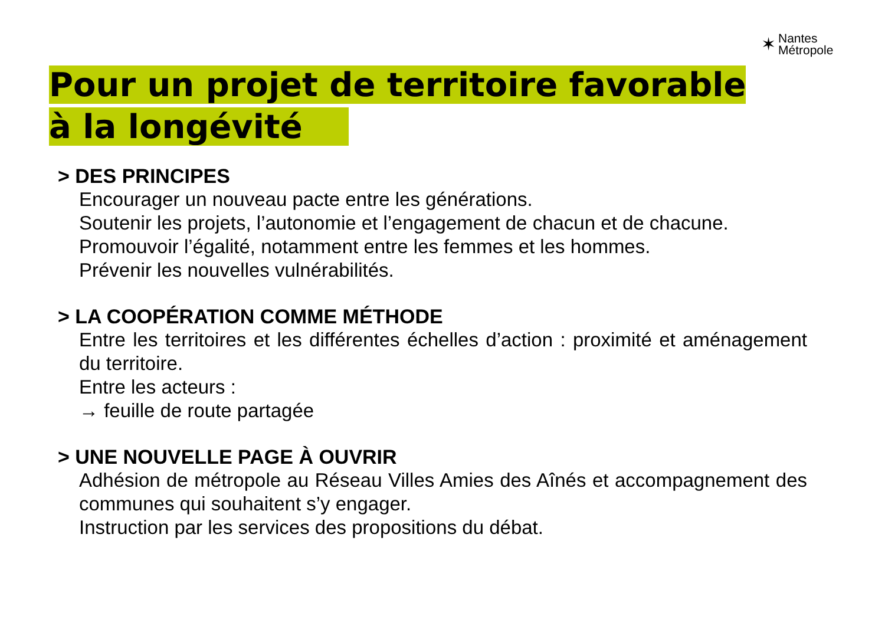✶
Nantes
Métropole
Pour un projet de territoire favorable à la longévité
> DES PRINCIPES
Encourager un nouveau pacte entre les générations.
Soutenir les projets, l’autonomie et l’engagement de chacun et de chacune.
Promouvoir l’égalité, notamment entre les femmes et les hommes.
Prévenir les nouvelles vulnérabilités.
> LA COOPÉRATION COMME MÉTHODE
Entre les territoires et les différentes échelles d’action : proximité et aménagement du territoire.
Entre les acteurs :
→ feuille de route partagée
> UNE NOUVELLE PAGE À OUVRIR
Adhésion de métropole au Réseau Villes Amies des Aînés et accompagnement des communes qui souhaitent s’y engager.
Instruction par les services des propositions du débat.